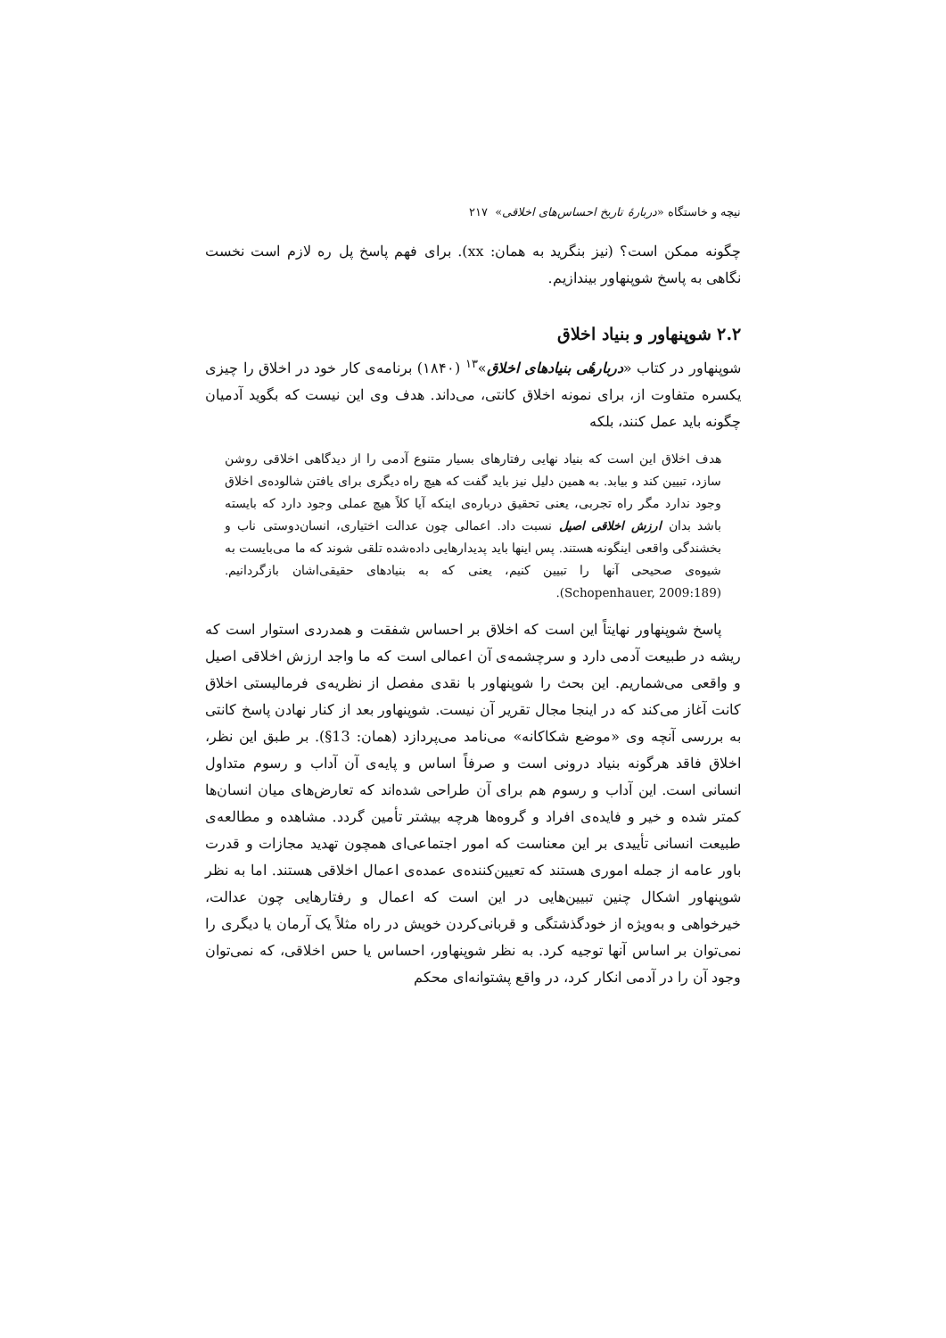نیچه و خاستگاه «دربارهٔ تاریخ احساس‌های اخلاقی» ۲۱۷
چگونه ممکن است؟ (نیز بنگرید به همان: xx). برای فهم پاسخ پل ره لازم است نخست نگاهی به پاسخ شوپنهاور بیندازیم.
۲.۲ شوپنهاور و بنیاد اخلاق
شوپنهاور در کتاب «دربارهٔی بنیادهای اخلاق»<sup>۱۳</sup> (۱۸۴۰) برنامه‌ی کار خود در اخلاق را چیزی یکسره متفاوت از، برای نمونه اخلاق کانتی، می‌داند. هدف وی این نیست که بگوید آدمیان چگونه باید عمل کنند، بلکه
هدف اخلاق این است که بنیاد نهایی رفتارهای بسیار متنوع آدمی را از دیدگاهی اخلاقی روشن سازد، تبیین کند و بیابد. به همین دلیل نیز باید گفت که هیچ راه دیگری برای یافتن شالوده‌ی اخلاق وجود ندارد مگر راه تجربی، یعنی تحقیق درباره‌ی اینکه آیا کلاً هیچ عملی وجود دارد که بایسته باشد بدان ارزش اخلاقی اصیل نسبت داد. اعمالی چون عدالت اختیاری، انسان‌دوستی ناب و بخشندگی واقعی اینگونه هستند. پس اینها باید پدیدارهایی داده‌شده تلقی شوند که ما می‌بایست به شیوه‌ی صحیحی آنها را تبیین کنیم، یعنی که به بنیادهای حقیقی‌اشان بازگردانیم. (Schopenhauer, 2009:189).
پاسخ شوپنهاور نهایتاً این است که اخلاق بر احساس شفقت و همدردی استوار است که ریشه در طبیعت آدمی دارد و سرچشمه‌ی آن اعمالی است که ما واجد ارزش اخلاقی اصیل و واقعی می‌شماریم. این بحث را شوپنهاور با نقدی مفصل از نظریه‌ی فرمالیستی اخلاق کانت آغاز می‌کند که در اینجا مجال تقریر آن نیست. شوپنهاور بعد از کنار نهادن پاسخ کانتی به بررسی آنچه وی «موضع شکاکانه» می‌نامد می‌پردازد (همان: 13§). بر طبق این نظر، اخلاق فاقد هرگونه بنیاد درونی است و صرفاً اساس و پایه‌ی آن آداب و رسوم متداول انسانی است. این آداب و رسوم هم برای آن طراحی شده‌اند که تعارض‌های میان انسان‌ها کمتر شده و خیر و فایده‌ی افراد و گروه‌ها هرچه بیشتر تأمین گردد. مشاهده و مطالعه‌ی طبیعت انسانی تأییدی بر این معناست که امور اجتماعی‌ای همچون تهدید مجازات و قدرت باور عامه از جمله اموری هستند که تعیین‌کننده‌ی عمده‌ی اعمال اخلاقی هستند. اما به نظر شوپنهاور اشکال چنین تبیین‌هایی در این است که اعمال و رفتارهایی چون عدالت، خیرخواهی و به‌ویژه از خودگذشتگی و قربانی‌کردن خویش در راه مثلاً یک آرمان یا دیگری را نمی‌توان بر اساس آنها توجیه کرد. به نظر شوپنهاور، احساس یا حس اخلاقی، که نمی‌توان وجود آن را در آدمی انکار کرد، در واقع پشتوانه‌ای محکم